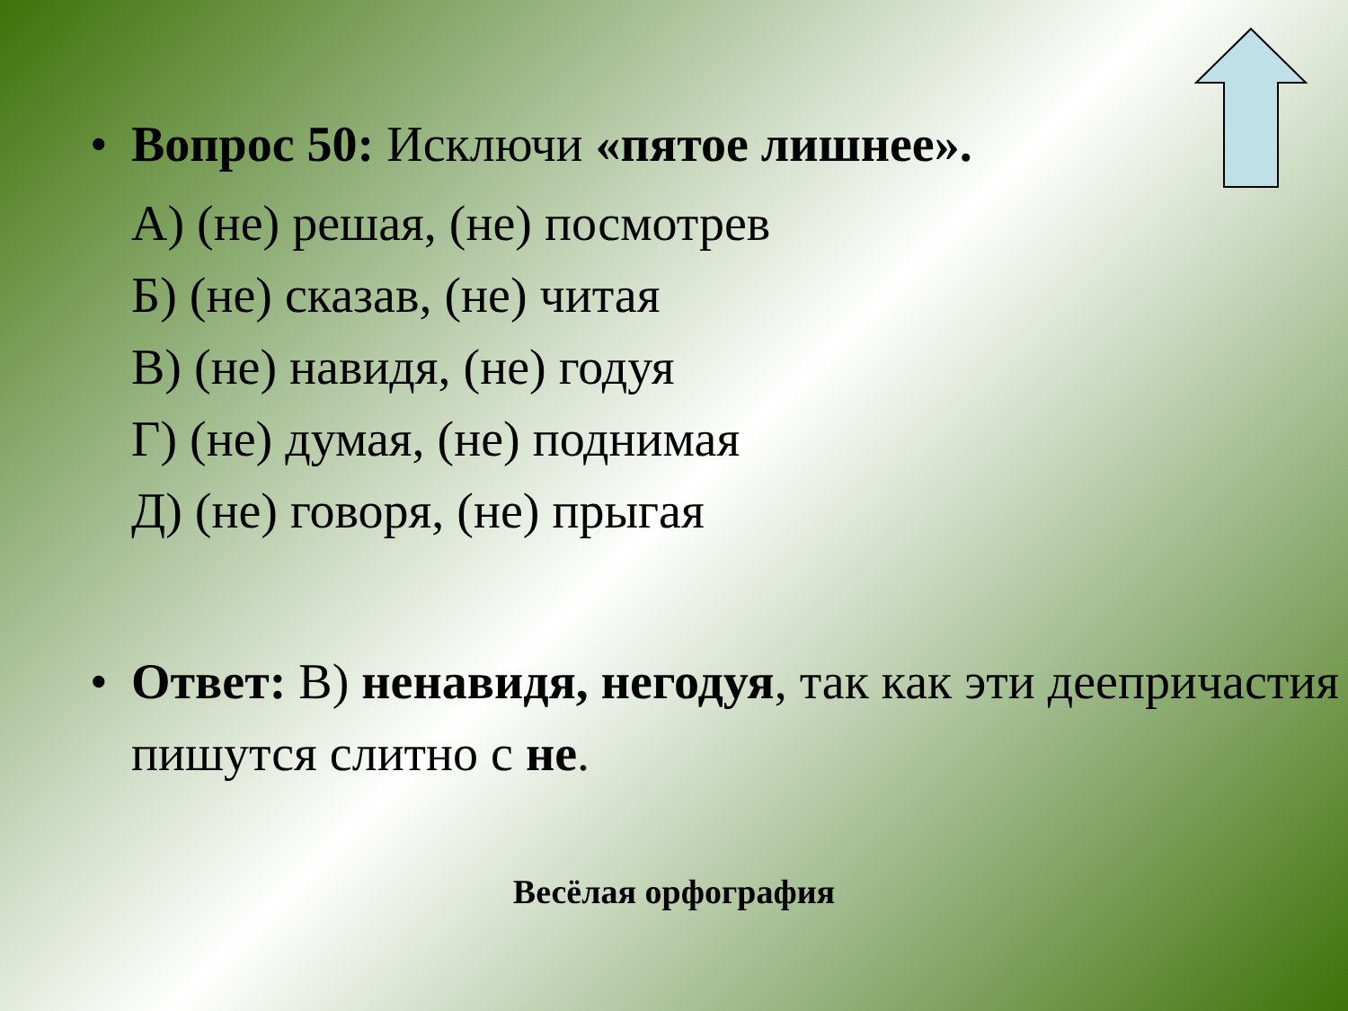• Вопрос 50: Исключи «пятое лишнее».
А) (не) решая, (не) посмотрев
Б) (не) сказав, (не) читая
В) (не) навидя, (не) годуя
Г) (не) думая, (не) поднимая
Д) (не) говоря, (не) прыгая
• Ответ: В) ненавидя, негодуя, так как эти деепричастия пишутся слитно с не.
Весёлая орфография